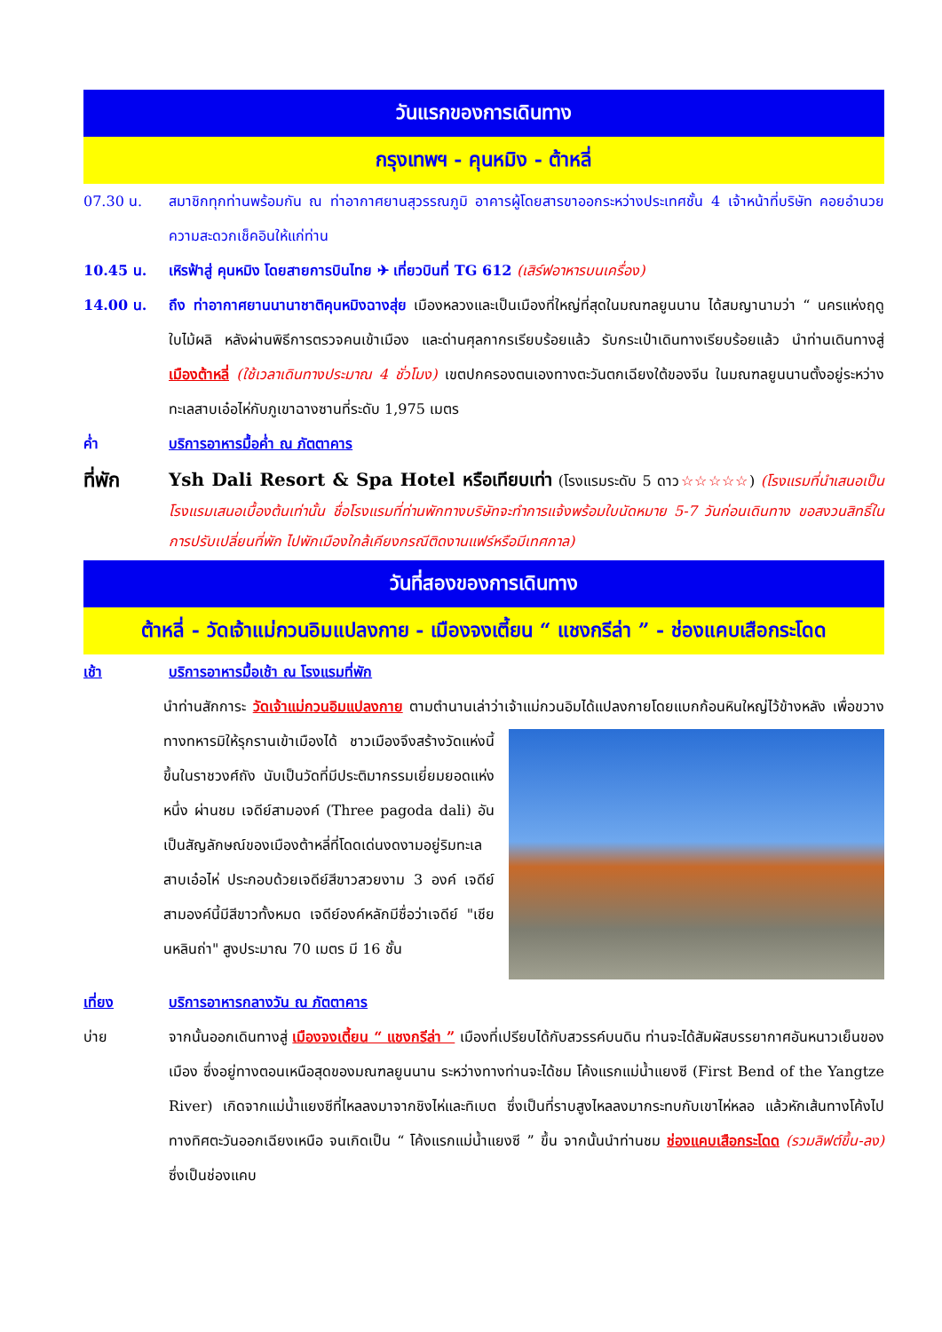วันแรกของการเดินทาง
กรุงเทพฯ - คุนหมิง - ต้าหลี่
07.30 น. สมาชิกทุกท่านพร้อมกัน ณ ท่าอากาศยานสุวรรณภูมิ อาคารผู้โดยสารขาออกระหว่างประเทศชั้น 4 เจ้าหน้าที่บริษัท คอยอำนวยความสะดวกเช็คอินให้แก่ท่าน
10.45 น. เหิรฟ้าสู่ คุนหมิง โดยสายการบินไทย ✈ เที่ยวบินที่ TG 612 (เสิร์ฟอาหารบนเครื่อง)
14.00 น. ถึง ท่าอากาศยานนานาชาติคุนหมิงฉางสุ่ย เมืองหลวงและเป็นเมืองที่ใหญ่ที่สุดในมณฑลยูนนาน ได้สมญานามว่า “ นครแห่งฤดูใบไม้ผลิ หลังผ่านพิธีการตรวจคนเข้าเมือง และด่านศุลกากรเรียบร้อยแล้ว รับกระเป๋าเดินทางเรียบร้อยแล้ว นำท่านเดินทางสู่ เมืองต้าหลี่ (ใช้เวลาเดินทางประมาณ 4 ชั่วโมง) เขตปกครองตนเองทางตะวันตกเฉียงใต้ของจีน ในมณฑลยูนนานตั้งอยู่ระหว่างทะเลสาบเอ๋อไห่กับภูเขาฉางซานที่ระดับ 1,975 เมตร
ค่ำ บริการอาหารมื้อค่ำ ณ ภัตตาคาร
ที่พัก Ysh Dali Resort & Spa Hotel หรือเทียบเท่า (โรงแรมระดับ 5 ดาว☆☆☆☆☆) (โรงแรมที่นำเสนอเป็นโรงแรมเสนอเบื้องต้นเท่านั้น ชื่อโรงแรมที่ท่านพักทางบริษัทจะทำการแจ้งพร้อมใบนัดหมาย 5-7 วันก่อนเดินทาง ขอสงวนสิทธิ์ในการปรับเปลี่ยนที่พัก ไปพักเมืองใกล้เคียงกรณีติดงานแฟร์หรือมีเทศกาล)
วันที่สองของการเดินทาง
ต้าหลี่ - วัดเจ้าแม่กวนอิมแปลงกาย - เมืองจงเตี้ยน “ แชงกรีล่า ” - ช่องแคบเสือกระโดด
เช้า บริการอาหารมื้อเช้า ณ โรงแรมที่พัก
นำท่านสักการะ วัดเจ้าแม่กวนอิมแปลงกาย ตามตำนานเล่าว่าเจ้าแม่กวนอิมได้แปลงกายโดยแบกก้อนหิน
ใหญ่ไว้ข้างหลัง เพื่อขวางทางทหารมิให้รุกรานเข้าเมืองได้ ชาวเมืองจึงสร้างวัดแห่งนี้ขึ้นในราชวงศ์ถัง นับเป็นวัดที่มีประติมากรรมเยี่ยมยอดแห่งหนึ่ง ผ่านชม เจดีย์สามองค์ (Three pagoda dali) อันเป็นสัญลักษณ์ของเมืองต้าหลี่ที่โดดเด่นงดงามอยู่ริมทะเลสาบเอ๋อไห่ ประกอบด้วยเจดีย์สีขาวสวยงาม 3 องค์ เจดีย์สามองค์นี้มีสีขาวทั้งหมด เจดีย์องค์หลักมีชื่อว่าเจดีย์ "เชียนหลินถ่า" สูงประมาณ 70 เมตร มี 16 ชั้น
เที่ยง บริการอาหารกลางวัน ณ ภัตตาคาร
บ่าย จากนั้นออกเดินทางสู่ เมืองจงเตี้ยน “ แชงกรีล่า ” เมืองที่เปรียบได้กับสวรรค์บนดิน ท่านจะได้สัมผัสบรรยากาศอันหนาวเย็นของเมือง ซึ่งอยู่ทางตอนเหนือสุดของมณฑลยูนนาน ระหว่างทางท่านจะได้ชม โค้งแรกแม่น้ำแยงซี (First Bend of the Yangtze River) เกิดจากแม่น้ำแยงซีที่ไหลลงมาจากชิงไห่และทิเบต ซึ่งเป็นที่ราบสูงไหลลงมากระทบกับเขาไห่หลอ แล้วหักเส้นทางโค้งไปทางทิศตะวันออกเฉียงเหนือ จนเกิดเป็น “ โค้งแรกแม่น้ำแยงซี ” ขึ้น จากนั้นนำท่านชม ช่องแคบเสือกระโดด (รวมลิฟต์ขึ้น-ลง) ซึ่งเป็นช่องแคบ